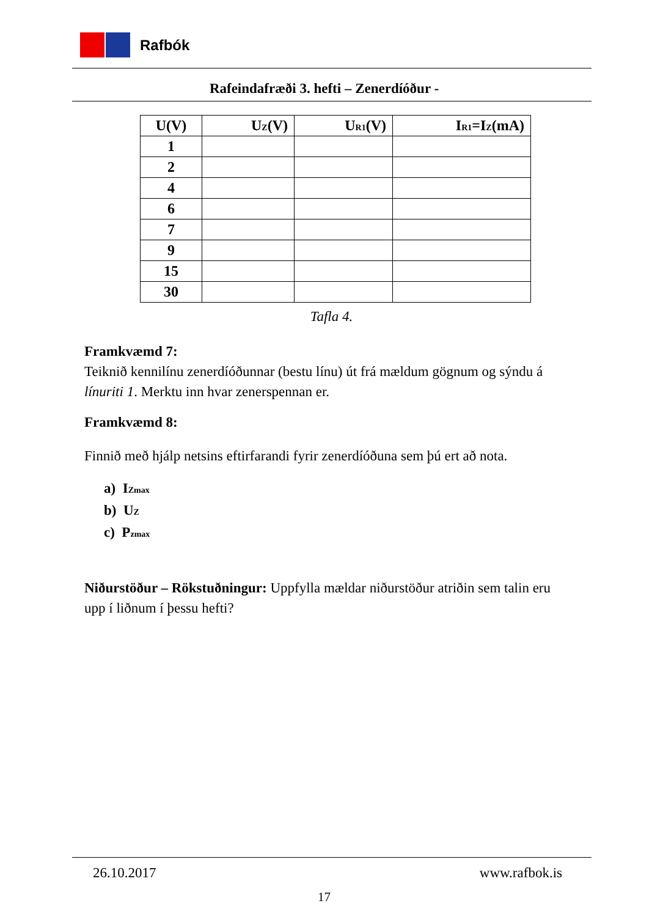Rafbók
Rafeindafræði 3. hefti – Zenerdíóður -
| U(V) | U<sub>Z</sub>(V) | U<sub>R1</sub>(V) | I<sub>R1</sub>=I<sub>Z</sub>(mA) |
| --- | --- | --- | --- |
| 1 | | | |
| 2 | | | |
| 4 | | | |
| 6 | | | |
| 7 | | | |
| 9 | | | |
| 15 | | | |
| 30 | | | |
Tafla 4.
Framkvæmd 7:
Teiknið kennilínu zenerdíóðunnar (bestu línu) út frá mældum gögnum og sýndu á línuriti 1. Merktu inn hvar zenerspennan er.
Framkvæmd 8:
Finnið með hjálp netsins eftirfarandi fyrir zenerdíóðuna sem þú ert að nota.
a) I<sub>Zmax</sub>
b) U<sub>Z</sub>
c) P<sub>zmax</sub>
Niðurstöður – Rökstuðningur: Uppfylla mældar niðurstöður atriðin sem talin eru upp í liðnum í þessu hefti?
26.10.2017 www.rafbok.is
17